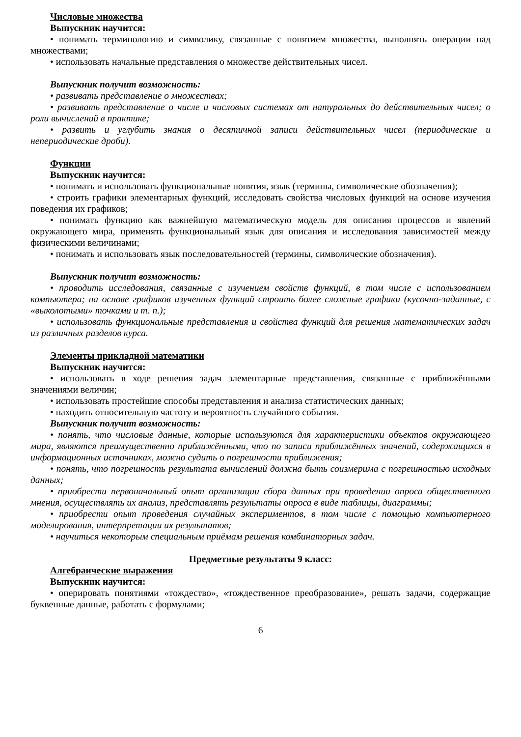Числовые множества
Выпускник научится:
• понимать терминологию и символику, связанные с понятием множества, выполнять операции над множествами;
• использовать начальные представления о множестве действительных чисел.
Выпускник получит возможность:
• развивать представление о множествах;
• развивать представление о числе и числовых системах от натуральных до действительных чисел; о роли вычислений в практике;
• развить и углубить знания о десятичной записи действительных чисел (периодические и непериодические дроби).
Функции
Выпускник научится:
• понимать и использовать функциональные понятия, язык (термины, символические обозначения);
• строить графики элементарных функций, исследовать свойства числовых функций на основе изучения поведения их графиков;
• понимать функцию как важнейшую математическую модель для описания процессов и явлений окружающего мира, применять функциональный язык для описания и исследования зависимостей между физическими величинами;
• понимать и использовать язык последовательностей (термины, символические обозначения).
Выпускник получит возможность:
• проводить исследования, связанные с изучением свойств функций, в том числе с использованием компьютера; на основе графиков изученных функций строить более сложные графики (кусочно-заданные, с «выколотыми» точками и т. п.);
• использовать функциональные представления и свойства функций для решения математических задач из различных разделов курса.
Элементы прикладной математики
Выпускник научится:
• использовать в ходе решения задач элементарные представления, связанные с приближёнными значениями величин;
• использовать простейшие способы представления и анализа статистических данных;
• находить относительную частоту и вероятность случайного события.
Выпускник получит возможность:
• понять, что числовые данные, которые используются для характеристики объектов окружающего мира, являются преимущественно приближёнными, что по записи приближённых значений, содержащихся в информационных источниках, можно судить о погрешности приближения;
• понять, что погрешность результата вычислений должна быть соизмерима с погрешностью исходных данных;
• приобрести первоначальный опыт организации сбора данных при проведении опроса общественного мнения, осуществлять их анализ, представлять результаты опроса в виде таблицы, диаграммы;
• приобрести опыт проведения случайных экспериментов, в том числе с помощью компьютерного моделирования, интерпретации их результатов;
• научиться некоторым специальным приёмам решения комбинаторных задач.
Предметные результаты 9 класс:
Алгебраические выражения
Выпускник научится:
• оперировать понятиями «тождество», «тождественное преобразование», решать задачи, содержащие буквенные данные, работать с формулами;
6